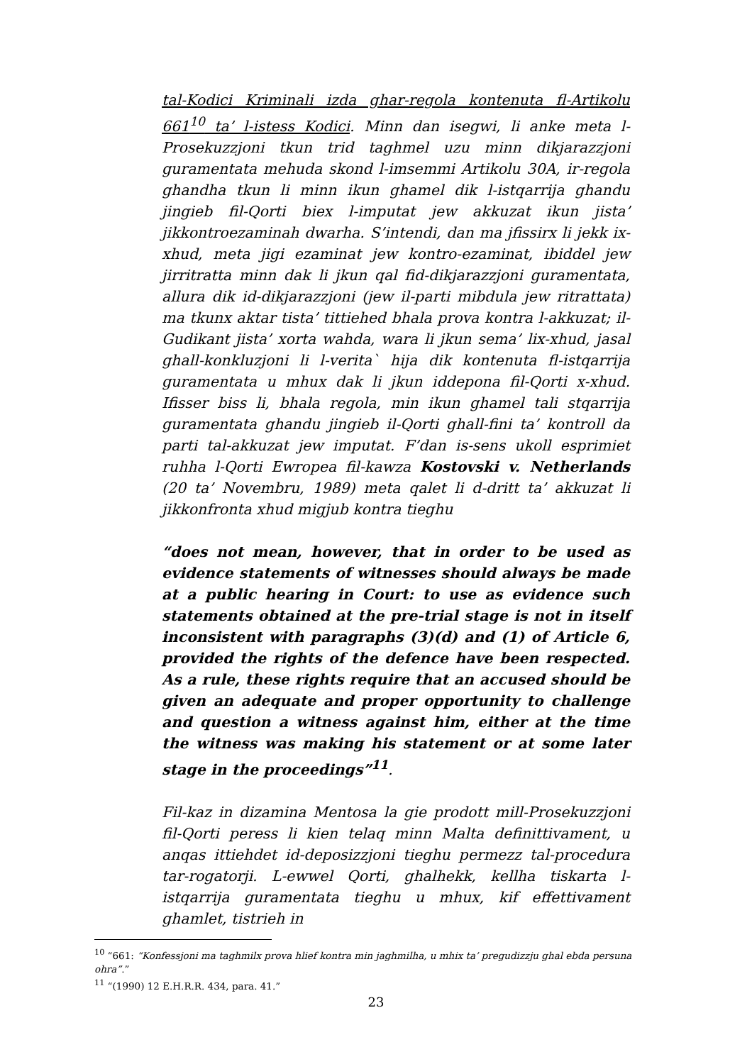tal-Kodici Kriminali izda ghar-regola kontenuta fl-Artikolu 661<sup>10</sup> ta’ l-istess Kodici. Minn dan isegwi, li anke meta l-Prosekuzzjoni tkun trid taghmel uzu minn dikjarazzjoni guramentata mehuda skond l-imsemmi Artikolu 30A, ir-regola ghandha tkun li minn ikun ghamel dik l-istqarrija ghandu jingieb fil-Qorti biex l-imputat jew akkuzat ikun jista’ jikkontroezaminah dwarha. S’intendi, dan ma jfissirx li jekk ix-xhud, meta jigi ezaminat jew kontro-ezaminat, ibiddel jew jirritratta minn dak li jkun qal fid-dikjarazzjoni guramentata, allura dik id-dikjarazzjoni (jew il-parti mibdula jew ritrattata) ma tkunx aktar tista’ tittiehed bhala prova kontra l-akkuzat; il-Gudikant jista’ xorta wahda, wara li jkun sema’ lix-xhud, jasal ghall-konkluzjoni li l-verita` hija dik kontenuta fl-istqarrija guramentata u mhux dak li jkun iddepona fil-Qorti x-xhud. Ifisser biss li, bhala regola, min ikun ghamel tali stqarrija guramentata ghandu jingieb il-Qorti ghall-fini ta’ kontroll da parti tal-akkuzat jew imputat. F’dan is-sens ukoll esprimiet ruhha l-Qorti Ewropea fil-kawza Kostovski v. Netherlands (20 ta’ Novembru, 1989) meta qalet li d-dritt ta’ akkuzat li jikkonfronta xhud migjub kontra tieghu
“does not mean, however, that in order to be used as evidence statements of witnesses should always be made at a public hearing in Court: to use as evidence such statements obtained at the pre-trial stage is not in itself inconsistent with paragraphs (3)(d) and (1) of Article 6, provided the rights of the defence have been respected. As a rule, these rights require that an accused should be given an adequate and proper opportunity to challenge and question a witness against him, either at the time the witness was making his statement or at some later stage in the proceedings”<sup>11</sup>.
Fil-kaz in dizamina Mentosa la gie prodott mill-Prosekuzzjoni fil-Qorti peress li kien telaq minn Malta definittivament, u anqas ittiehdet id-deposizzjoni tieghu permezz tal-procedura tar-rogatorji. L-ewwel Qorti, ghalhekk, kellha tiskarta l-istqarrija guramentata tieghu u mhux, kif effettivament ghamlet, tistrieh in
<sup>10</sup> “661: “Konfessjoni ma taghmilx prova hlief kontra min jaghmilha, u mhix ta’ pregudizzju ghal ebda persuna ohra”.”
<sup>11</sup> “(1990) 12 E.H.R.R. 434, para. 41.”
23